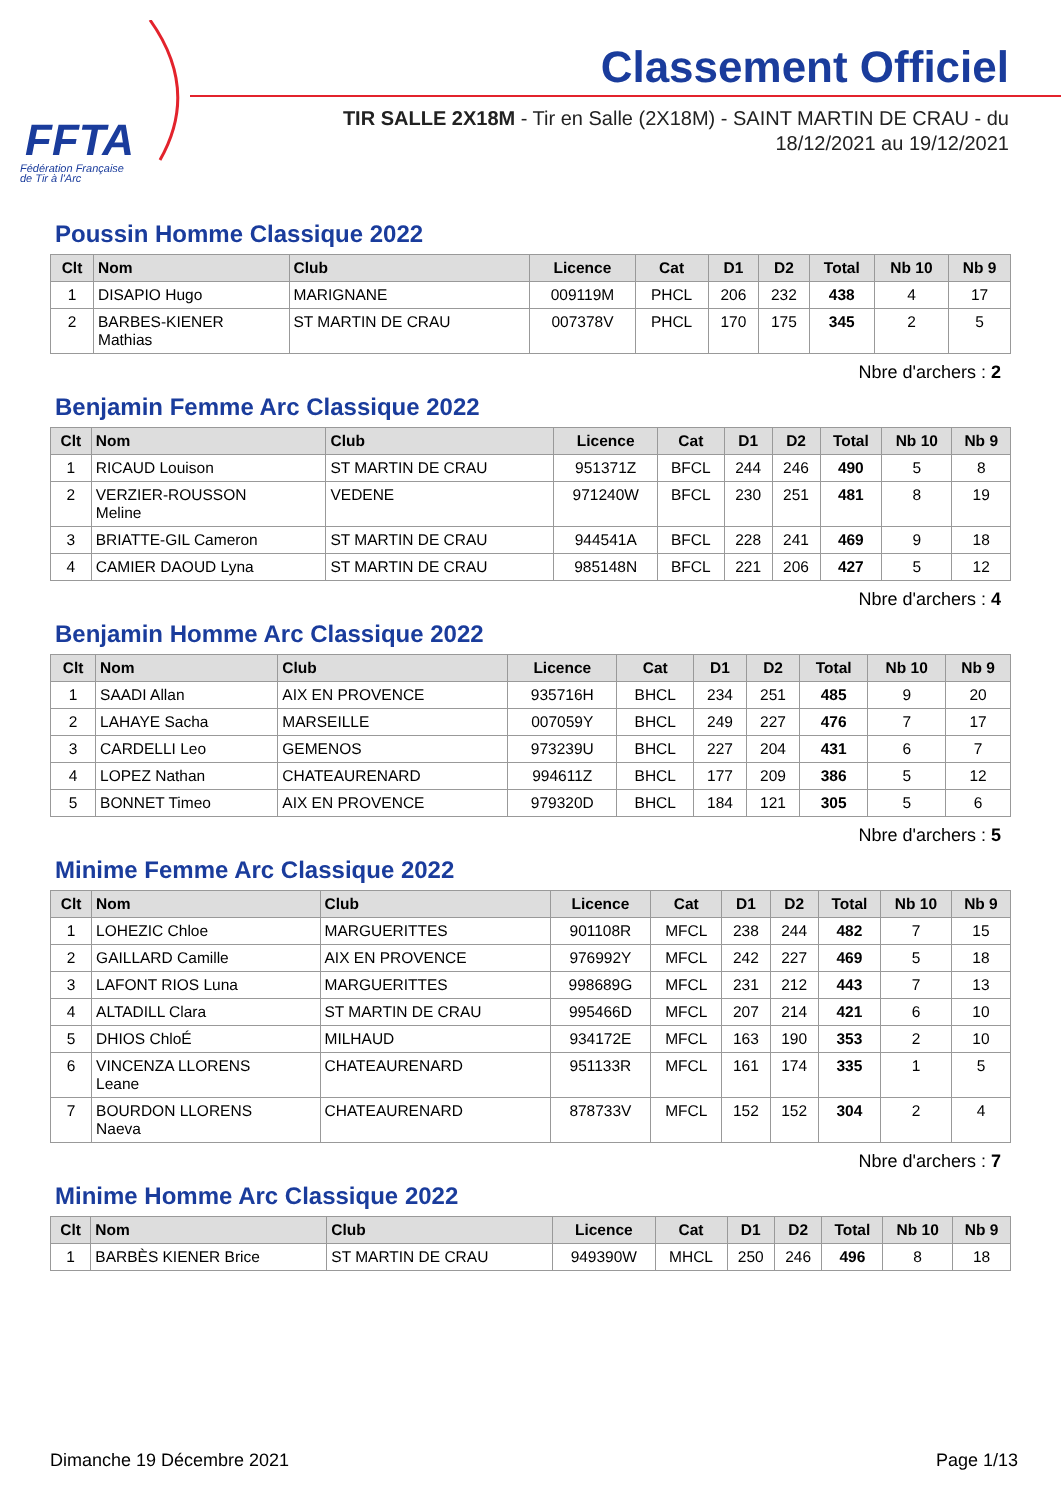FFTA
Fédération Française
de Tir à l'Arc
Classement Officiel
TIR SALLE 2X18M - Tir en Salle (2X18M) - SAINT MARTIN DE CRAU - du
18/12/2021 au 19/12/2021
Poussin Homme Classique 2022
| Clt | Nom | Club | Licence | Cat | D1 | D2 | Total | Nb 10 | Nb 9 |
| --- | --- | --- | --- | --- | --- | --- | --- | --- | --- |
| 1 | DISAPIO Hugo | MARIGNANE | 009119M | PHCL | 206 | 232 | 438 | 4 | 17 |
| 2 | BARBES-KIENER Mathias | ST MARTIN DE CRAU | 007378V | PHCL | 170 | 175 | 345 | 2 | 5 |
Nbre d'archers : 2
Benjamin Femme Arc Classique 2022
| Clt | Nom | Club | Licence | Cat | D1 | D2 | Total | Nb 10 | Nb 9 |
| --- | --- | --- | --- | --- | --- | --- | --- | --- | --- |
| 1 | RICAUD Louison | ST MARTIN DE CRAU | 951371Z | BFCL | 244 | 246 | 490 | 5 | 8 |
| 2 | VERZIER-ROUSSON Meline | VEDENE | 971240W | BFCL | 230 | 251 | 481 | 8 | 19 |
| 3 | BRIATTE-GIL Cameron | ST MARTIN DE CRAU | 944541A | BFCL | 228 | 241 | 469 | 9 | 18 |
| 4 | CAMIER DAOUD Lyna | ST MARTIN DE CRAU | 985148N | BFCL | 221 | 206 | 427 | 5 | 12 |
Nbre d'archers : 4
Benjamin Homme Arc Classique 2022
| Clt | Nom | Club | Licence | Cat | D1 | D2 | Total | Nb 10 | Nb 9 |
| --- | --- | --- | --- | --- | --- | --- | --- | --- | --- |
| 1 | SAADI Allan | AIX EN PROVENCE | 935716H | BHCL | 234 | 251 | 485 | 9 | 20 |
| 2 | LAHAYE Sacha | MARSEILLE | 007059Y | BHCL | 249 | 227 | 476 | 7 | 17 |
| 3 | CARDELLI Leo | GEMENOS | 973239U | BHCL | 227 | 204 | 431 | 6 | 7 |
| 4 | LOPEZ Nathan | CHATEAURENARD | 994611Z | BHCL | 177 | 209 | 386 | 5 | 12 |
| 5 | BONNET Timeo | AIX EN PROVENCE | 979320D | BHCL | 184 | 121 | 305 | 5 | 6 |
Nbre d'archers : 5
Minime Femme Arc Classique 2022
| Clt | Nom | Club | Licence | Cat | D1 | D2 | Total | Nb 10 | Nb 9 |
| --- | --- | --- | --- | --- | --- | --- | --- | --- | --- |
| 1 | LOHEZIC Chloe | MARGUERITTES | 901108R | MFCL | 238 | 244 | 482 | 7 | 15 |
| 2 | GAILLARD Camille | AIX EN PROVENCE | 976992Y | MFCL | 242 | 227 | 469 | 5 | 18 |
| 3 | LAFONT RIOS Luna | MARGUERITTES | 998689G | MFCL | 231 | 212 | 443 | 7 | 13 |
| 4 | ALTADILL Clara | ST MARTIN DE CRAU | 995466D | MFCL | 207 | 214 | 421 | 6 | 10 |
| 5 | DHIOS ChloÉ | MILHAUD | 934172E | MFCL | 163 | 190 | 353 | 2 | 10 |
| 6 | VINCENZA LLORENS Leane | CHATEAURENARD | 951133R | MFCL | 161 | 174 | 335 | 1 | 5 |
| 7 | BOURDON LLORENS Naeva | CHATEAURENARD | 878733V | MFCL | 152 | 152 | 304 | 2 | 4 |
Nbre d'archers : 7
Minime Homme Arc Classique 2022
| Clt | Nom | Club | Licence | Cat | D1 | D2 | Total | Nb 10 | Nb 9 |
| --- | --- | --- | --- | --- | --- | --- | --- | --- | --- |
| 1 | BARBÈS KIENER Brice | ST MARTIN DE CRAU | 949390W | MHCL | 250 | 246 | 496 | 8 | 18 |
Dimanche 19 Décembre 2021 Page 1/13